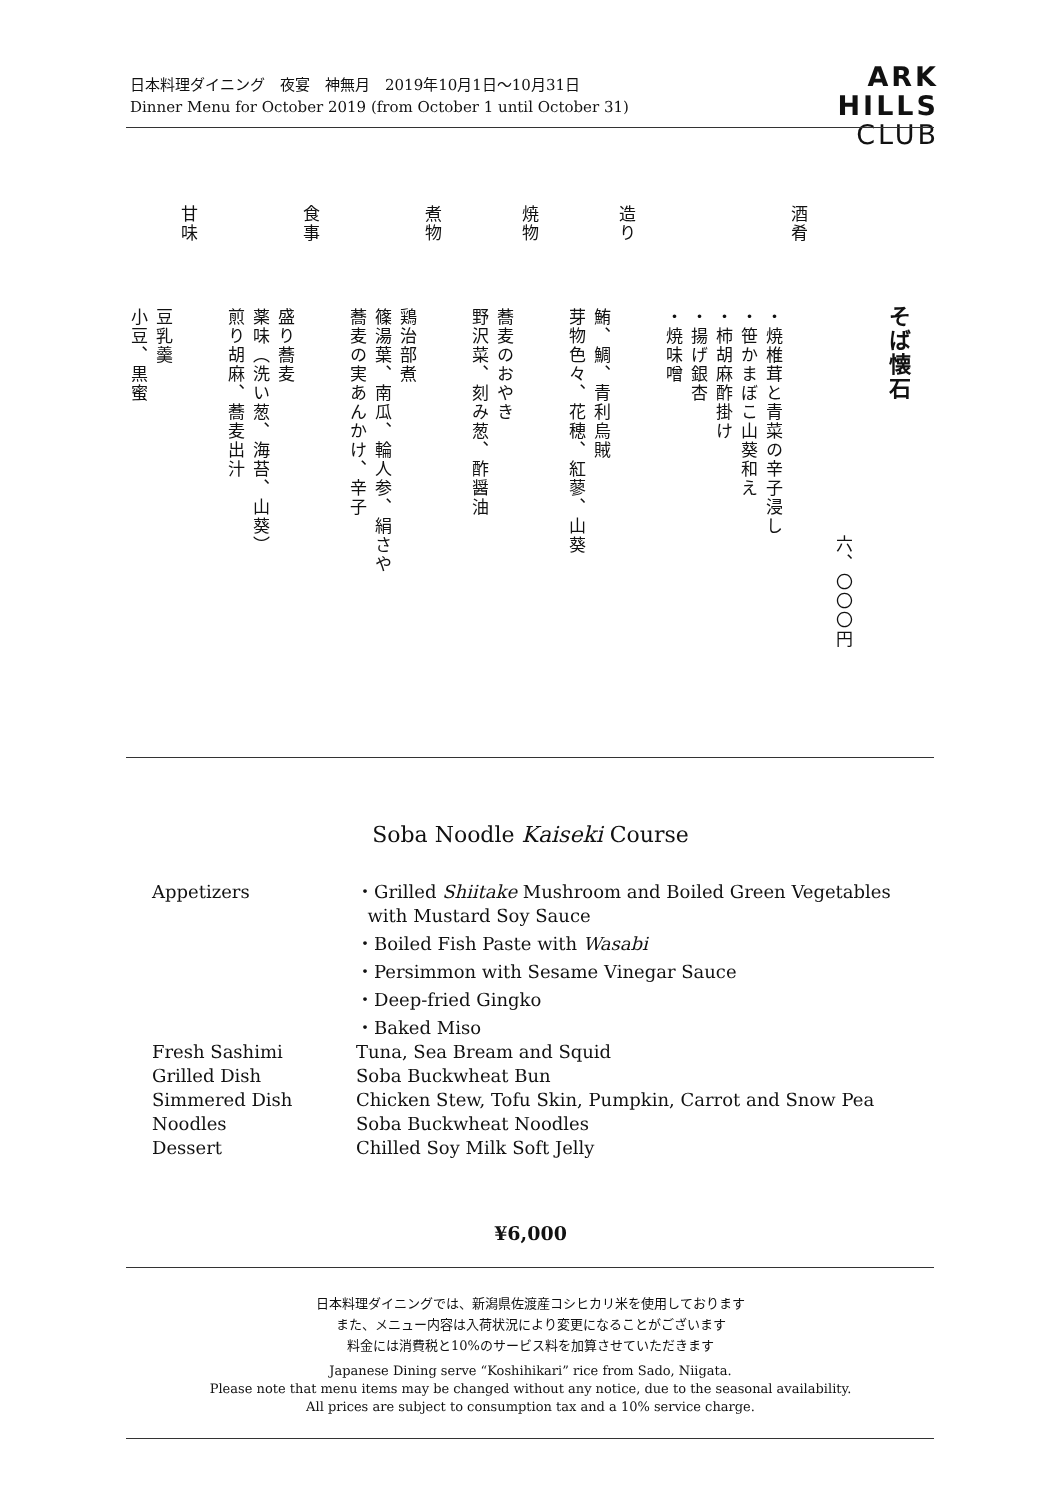日本料理ダイニング　夜宴　神無月　2019年10月1日～10月31日
Dinner Menu for October 2019 (from October 1 until October 31)
ARK
HILLS
CLUB
そば懐石
六、〇〇〇円
酒肴
・焼椎茸と青菜の辛子浸し
・笹かまぼこ山葵和え
・柿胡麻酢掛け
・揚げ銀杏
・焼味噌
造り
鮪、鯛、青利烏賊
芽物色々、花穂、紅蓼、山葵
焼物
蕎麦のおやき
野沢菜、刻み葱、酢醤油
煮物
鶏治部煮
篠湯葉、南瓜、輪人参、絹さや
蕎麦の実あんかけ、辛子
食事
盛り蕎麦
薬味（洗い葱、海苔、山葵）
煎り胡麻、蕎麦出汁
甘味
豆乳羹
小豆、黒蜜
Soba Noodle Kaiseki Course
| Appetizers | ・Grilled Shiitake Mushroom and Boiled Green Vegetables with Mustard Soy Sauce ・Boiled Fish Paste with Wasabi ・Persimmon with Sesame Vinegar Sauce ・Deep-fried Gingko ・Baked Miso |
| Fresh Sashimi | Tuna, Sea Bream and Squid |
| Grilled Dish | Soba Buckwheat Bun |
| Simmered Dish | Chicken Stew, Tofu Skin, Pumpkin, Carrot and Snow Pea |
| Noodles | Soba Buckwheat Noodles |
| Dessert | Chilled Soy Milk Soft Jelly |
¥6,000
日本料理ダイニングでは、新潟県佐渡産コシヒカリ米を使用しております
また、メニュー内容は入荷状況により変更になることがございます
料金には消費税と10%のサービス料を加算させていただきます
Japanese Dining serve “Koshihikari” rice from Sado, Niigata.
Please note that menu items may be changed without any notice, due to the seasonal availability.
All prices are subject to consumption tax and a 10% service charge.